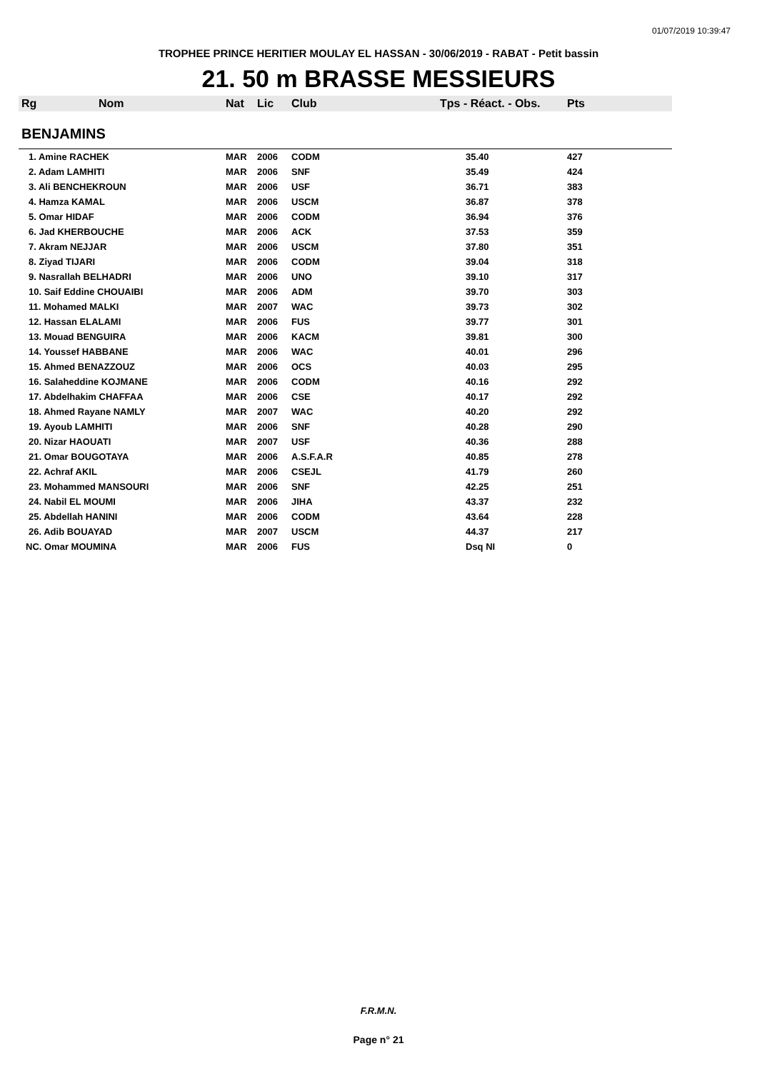01/07/2019 10:39:47
TROPHEE PRINCE HERITIER MOULAY EL HASSAN - 30/06/2019 - RABAT - Petit bassin
21. 50 m BRASSE MESSIEURS
| Rg | Nom | Nat | Lic | Club | Tps - Réact. - Obs. | Pts |
| --- | --- | --- | --- | --- | --- | --- |
| BENJAMINS | | | | | | |
| 1. Amine RACHEK | | MAR | 2006 | CODM | 35.40 | 427 |
| 2. Adam LAMHITI | | MAR | 2006 | SNF | 35.49 | 424 |
| 3. Ali BENCHEKROUN | | MAR | 2006 | USF | 36.71 | 383 |
| 4. Hamza KAMAL | | MAR | 2006 | USCM | 36.87 | 378 |
| 5. Omar HIDAF | | MAR | 2006 | CODM | 36.94 | 376 |
| 6. Jad KHERBOUCHE | | MAR | 2006 | ACK | 37.53 | 359 |
| 7. Akram NEJJAR | | MAR | 2006 | USCM | 37.80 | 351 |
| 8. Ziyad TIJARI | | MAR | 2006 | CODM | 39.04 | 318 |
| 9. Nasrallah BELHADRI | | MAR | 2006 | UNO | 39.10 | 317 |
| 10. Saif Eddine CHOUAIBI | | MAR | 2006 | ADM | 39.70 | 303 |
| 11. Mohamed MALKI | | MAR | 2007 | WAC | 39.73 | 302 |
| 12. Hassan ELALAMI | | MAR | 2006 | FUS | 39.77 | 301 |
| 13. Mouad BENGUIRA | | MAR | 2006 | KACM | 39.81 | 300 |
| 14. Youssef HABBANE | | MAR | 2006 | WAC | 40.01 | 296 |
| 15. Ahmed BENAZZOUZ | | MAR | 2006 | OCS | 40.03 | 295 |
| 16. Salaheddine KOJMANE | | MAR | 2006 | CODM | 40.16 | 292 |
| 17. Abdelhakim CHAFFAA | | MAR | 2006 | CSE | 40.17 | 292 |
| 18. Ahmed Rayane NAMLY | | MAR | 2007 | WAC | 40.20 | 292 |
| 19. Ayoub LAMHITI | | MAR | 2006 | SNF | 40.28 | 290 |
| 20. Nizar HAOUATI | | MAR | 2007 | USF | 40.36 | 288 |
| 21. Omar BOUGOTAYA | | MAR | 2006 | A.S.F.A.R | 40.85 | 278 |
| 22. Achraf AKIL | | MAR | 2006 | CSEJL | 41.79 | 260 |
| 23. Mohammed MANSOURI | | MAR | 2006 | SNF | 42.25 | 251 |
| 24. Nabil EL MOUMI | | MAR | 2006 | JIHA | 43.37 | 232 |
| 25. Abdellah HANINI | | MAR | 2006 | CODM | 43.64 | 228 |
| 26. Adib BOUAYAD | | MAR | 2007 | USCM | 44.37 | 217 |
| NC. Omar MOUMINA | | MAR | 2006 | FUS | Dsq NI | 0 |
F.R.M.N.
Page n° 21